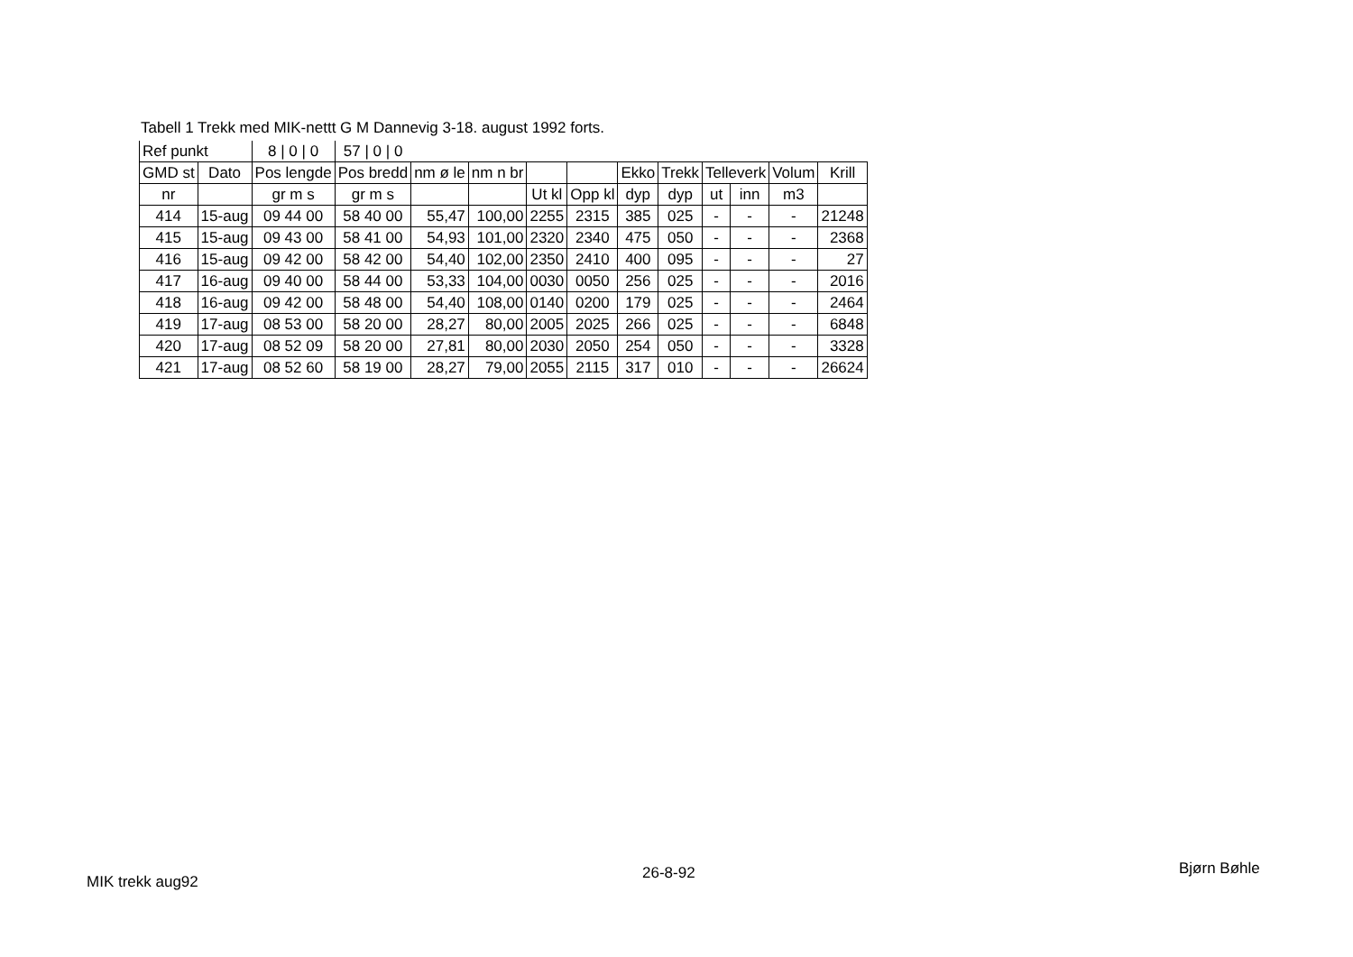Tabell 1 Trekk med MIK-nettt G M Dannevig 3-18. august 1992 forts.
| Ref punkt | | 8 / 0 / 0 | 57 / 0 / 0 | | | | | | | | | | |
| GMD st | Dato | Pos lengde | Pos bredd | nm ø le | nm n br | | | Ekko | Trekk | Telleverk | | Volum | Krill |
| nr | | gr m s | gr m s | | | Ut kl | Opp kl | dyp | dyp | ut | inn | m3 | |
| 414 | 15-aug | 09 44 00 | 58 40 00 | 55,47 | 100,00 | 2255 | 2315 | 385 | 025 | - | - | - | 21248 |
| 415 | 15-aug | 09 43 00 | 58 41 00 | 54,93 | 101,00 | 2320 | 2340 | 475 | 050 | - | - | - | 2368 |
| 416 | 15-aug | 09 42 00 | 58 42 00 | 54,40 | 102,00 | 2350 | 2410 | 400 | 095 | - | - | - | 27 |
| 417 | 16-aug | 09 40 00 | 58 44 00 | 53,33 | 104,00 | 0030 | 0050 | 256 | 025 | - | - | - | 2016 |
| 418 | 16-aug | 09 42 00 | 58 48 00 | 54,40 | 108,00 | 0140 | 0200 | 179 | 025 | - | - | - | 2464 |
| 419 | 17-aug | 08 53 00 | 58 20 00 | 28,27 | 80,00 | 2005 | 2025 | 266 | 025 | - | - | - | 6848 |
| 420 | 17-aug | 08 52 09 | 58 20 00 | 27,81 | 80,00 | 2030 | 2050 | 254 | 050 | - | - | - | 3328 |
| 421 | 17-aug | 08 52 60 | 58 19 00 | 28,27 | 79,00 | 2055 | 2115 | 317 | 010 | - | - | - | 26624 |
MIK trekk aug92 26-8-92 Bjørn Bøhle